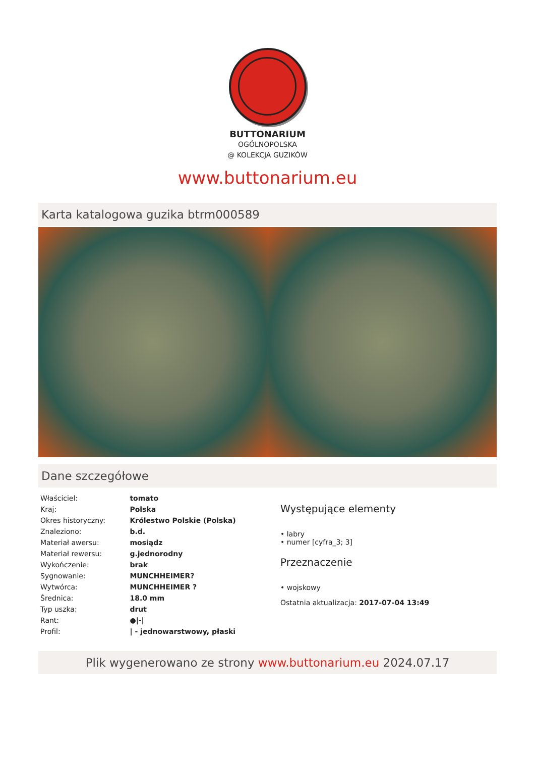BUTTONARIUM
OGÓLNOPOLSKA
@ KOLEKCJA GUZIKÓW
www.buttonarium.eu
Karta katalogowa guzika btrm000589
Dane szczegółowe
| Właściciel: | tomato |
| Kraj: | Polska |
| Okres historyczny: | Królestwo Polskie (Polska) |
| Znaleziono: | b.d. |
| Materiał awersu: | mosiądz |
| Materiał rewersu: | g.jednorodny |
| Wykończenie: | brak |
| Sygnowanie: | MUNCHHEIMER? |
| Wytwórca: | MUNCHHEIMER ? |
| Średnica: | 18.0 mm |
| Typ uszka: | drut |
| Rant: | ●/-/ |
| Profil: | / - jednowarstwowy, płaski |
Występujące elementy
• labry
• numer [cyfra_3; 3]
Przeznaczenie
• wojskowy
Ostatnia aktualizacja: 2017-07-04 13:49
Plik wygenerowano ze strony www.buttonarium.eu 2024.07.17